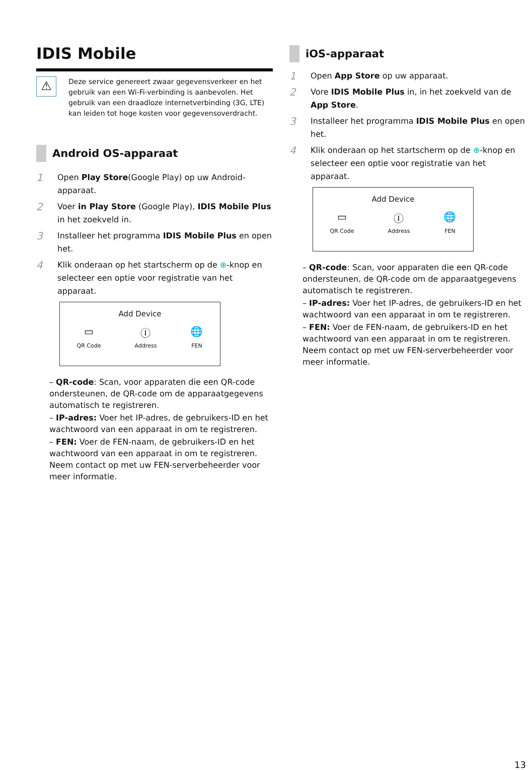IDIS Mobile
⚠
Deze service genereert zwaar gegevensverkeer en het gebruik van een Wi-Fi-verbinding is aanbevolen. Het gebruik van een draadloze internetverbinding (3G, LTE) kan leiden tot hoge kosten voor gegevensoverdracht.
Android OS-apparaat
1 Open Play Store(Google Play) op uw Android-apparaat.
2 Voer in Play Store (Google Play), IDIS Mobile Plus in het zoekveld in.
3 Installeer het programma IDIS Mobile Plus en open het.
4 Klik onderaan op het startscherm op de ⊕-knop en selecteer een optie voor registratie van het apparaat.
Add Device
▭
QR Code
Ⓘ
Address
🌐
FEN
– QR-code: Scan, voor apparaten die een QR-code ondersteunen, de QR-code om de apparaatgegevens automatisch te registreren.
– IP-adres: Voer het IP-adres, de gebruikers-ID en het wachtwoord van een apparaat in om te registreren.
– FEN: Voer de FEN-naam, de gebruikers-ID en het wachtwoord van een apparaat in om te registreren. Neem contact op met uw FEN-serverbeheerder voor meer informatie.
iOS-apparaat
1 Open App Store op uw apparaat.
2 Vore IDIS Mobile Plus in, in het zoekveld van de App Store.
3 Installeer het programma IDIS Mobile Plus en open het.
4 Klik onderaan op het startscherm op de ⊕-knop en selecteer een optie voor registratie van het apparaat.
Add Device
▭
QR Code
Ⓘ
Address
🌐
FEN
– QR-code: Scan, voor apparaten die een QR-code ondersteunen, de QR-code om de apparaatgegevens automatisch te registreren.
– IP-adres: Voer het IP-adres, de gebruikers-ID en het wachtwoord van een apparaat in om te registreren.
– FEN: Voer de FEN-naam, de gebruikers-ID en het wachtwoord van een apparaat in om te registreren. Neem contact op met uw FEN-serverbeheerder voor meer informatie.
13